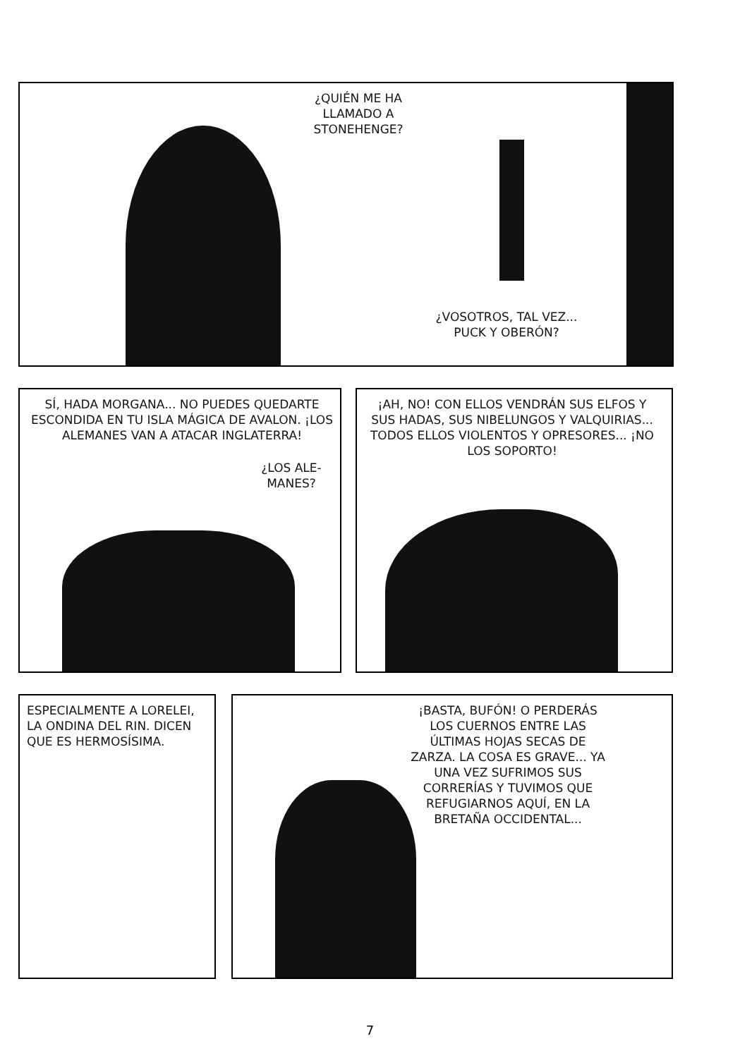¿QUIÉN ME HA
LLAMADO A
STONEHENGE?
¿VOSOTROS, TAL VEZ...
PUCK Y OBERÓN?
SÍ, HADA MORGANA... NO PUEDES QUEDARTE ESCONDIDA EN TU ISLA MÁGICA DE AVALON. ¡LOS ALEMANES VAN A ATACAR INGLATERRA!
¿LOS ALE-
MANES?
¡AH, NO! CON ELLOS VENDRÁN SUS ELFOS Y SUS HADAS, SUS NIBELUNGOS Y VALQUIRIAS... TODOS ELLOS VIOLENTOS Y OPRESORES... ¡NO LOS SOPORTO!
ESPECIALMENTE A LORELEI, LA ONDINA DEL RIN. DICEN QUE ES HERMOSÍSIMA.
¡BASTA, BUFÓN! O PERDERÁS LOS CUERNOS ENTRE LAS ÚLTIMAS HOJAS SECAS DE ZARZA. LA COSA ES GRAVE... YA UNA VEZ SUFRIMOS SUS CORRERÍAS Y TUVIMOS QUE REFUGIARNOS AQUÍ, EN LA BRETAÑA OCCIDENTAL...
7